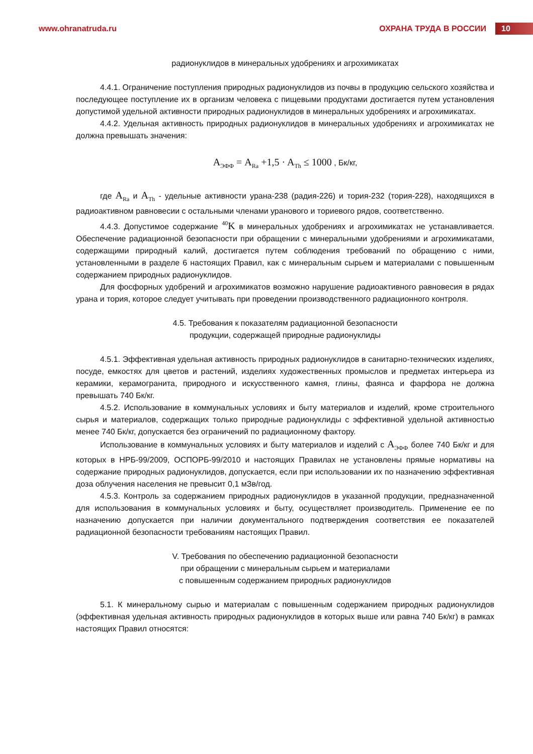www.ohranatruda.ru ОХРАНА ТРУДА В РОССИИ 10
радионуклидов в минеральных удобрениях и агрохимикатах
4.4.1. Ограничение поступления природных радионуклидов из почвы в продукцию сельского хозяйства и последующее поступление их в организм человека с пищевыми продуктами достигается путем установления допустимой удельной активности природных радионуклидов в минеральных удобрениях и агрохимикатах.
4.4.2. Удельная активность природных радионуклидов в минеральных удобрениях и агрохимикатах не должна превышать значения:
A<sub>ЭФФ</sub> = A<sub>Ra</sub> +1,5 · A<sub>Th</sub> ≤ 1000 , Бк/кг,
где A<sub>Ra</sub> и A<sub>Th</sub> - удельные активности урана-238 (радия-226) и тория-232 (тория-228), находящихся в радиоактивном равновесии с остальными членами уранового и ториевого рядов, соответственно.
4.4.3. Допустимое содержание <sup>40</sup>K в минеральных удобрениях и агрохимикатах не устанавливается. Обеспечение радиационной безопасности при обращении с минеральными удобрениями и агрохимикатами, содержащими природный калий, достигается путем соблюдения требований по обращению с ними, установленными в разделе 6 настоящих Правил, как с минеральным сырьем и материалами с повышенным содержанием природных радионуклидов.
Для фосфорных удобрений и агрохимикатов возможно нарушение радиоактивного равновесия в рядах урана и тория, которое следует учитывать при проведении производственного радиационного контроля.
4.5. Требования к показателям радиационной безопасности
продукции, содержащей природные радионуклиды
4.5.1. Эффективная удельная активность природных радионуклидов в санитарно-технических изделиях, посуде, емкостях для цветов и растений, изделиях художественных промыслов и предметах интерьера из керамики, керамогранита, природного и искусственного камня, глины, фаянса и фарфора не должна превышать 740 Бк/кг.
4.5.2. Использование в коммунальных условиях и быту материалов и изделий, кроме строительного сырья и материалов, содержащих только природные радионуклиды с эффективной удельной активностью менее 740 Бк/кг, допускается без ограничений по радиационному фактору.
Использование в коммунальных условиях и быту материалов и изделий с A<sub>ЭФФ</sub> более 740 Бк/кг и для которых в НРБ-99/2009, ОСПОРБ-99/2010 и настоящих Правилах не установлены прямые нормативы на содержание природных радионуклидов, допускается, если при использовании их по назначению эффективная доза облучения населения не превысит 0,1 мЗв/год.
4.5.3. Контроль за содержанием природных радионуклидов в указанной продукции, предназначенной для использования в коммунальных условиях и быту, осуществляет производитель. Применение ее по назначению допускается при наличии документального подтверждения соответствия ее показателей радиационной безопасности требованиям настоящих Правил.
V. Требования по обеспечению радиационной безопасности
при обращении с минеральным сырьем и материалами
с повышенным содержанием природных радионуклидов
5.1. К минеральному сырью и материалам с повышенным содержанием природных радионуклидов (эффективная удельная активность природных радионуклидов в которых выше или равна 740 Бк/кг) в рамках настоящих Правил относятся: